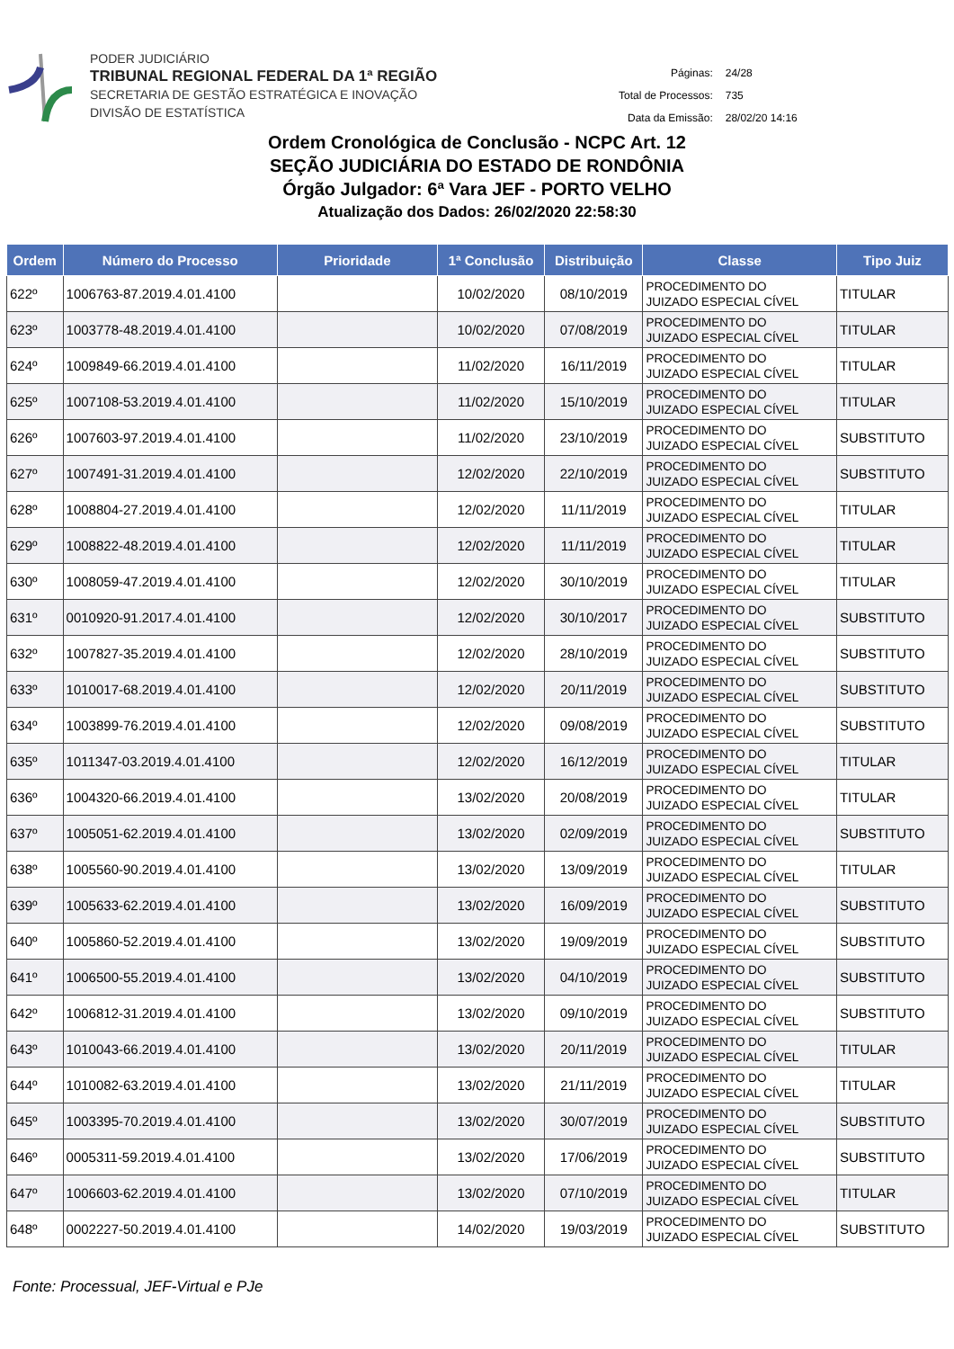PODER JUDICIÁRIO
TRIBUNAL REGIONAL FEDERAL DA 1ª REGIÃO
SECRETARIA DE GESTÃO ESTRATÉGICA E INOVAÇÃO
DIVISÃO DE ESTATÍSTICA
| Páginas: | 24/28 |
| Total de Processos: | 735 |
| Data da Emissão: | 28/02/20 14:16 |
Ordem Cronológica de Conclusão - NCPC Art. 12
SEÇÃO JUDICIÁRIA DO ESTADO DE RONDÔNIA
Órgão Julgador: 6ª Vara JEF - PORTO VELHO
Atualização dos Dados: 26/02/2020 22:58:30
| Ordem | Número do Processo | Prioridade | 1ª Conclusão | Distribuição | Classe | Tipo Juiz |
| --- | --- | --- | --- | --- | --- | --- |
| 622º | 1006763-87.2019.4.01.4100 | | 10/02/2020 | 08/10/2019 | PROCEDIMENTO DO JUIZADO ESPECIAL CÍVEL | TITULAR |
| 623º | 1003778-48.2019.4.01.4100 | | 10/02/2020 | 07/08/2019 | PROCEDIMENTO DO JUIZADO ESPECIAL CÍVEL | TITULAR |
| 624º | 1009849-66.2019.4.01.4100 | | 11/02/2020 | 16/11/2019 | PROCEDIMENTO DO JUIZADO ESPECIAL CÍVEL | TITULAR |
| 625º | 1007108-53.2019.4.01.4100 | | 11/02/2020 | 15/10/2019 | PROCEDIMENTO DO JUIZADO ESPECIAL CÍVEL | TITULAR |
| 626º | 1007603-97.2019.4.01.4100 | | 11/02/2020 | 23/10/2019 | PROCEDIMENTO DO JUIZADO ESPECIAL CÍVEL | SUBSTITUTO |
| 627º | 1007491-31.2019.4.01.4100 | | 12/02/2020 | 22/10/2019 | PROCEDIMENTO DO JUIZADO ESPECIAL CÍVEL | SUBSTITUTO |
| 628º | 1008804-27.2019.4.01.4100 | | 12/02/2020 | 11/11/2019 | PROCEDIMENTO DO JUIZADO ESPECIAL CÍVEL | TITULAR |
| 629º | 1008822-48.2019.4.01.4100 | | 12/02/2020 | 11/11/2019 | PROCEDIMENTO DO JUIZADO ESPECIAL CÍVEL | TITULAR |
| 630º | 1008059-47.2019.4.01.4100 | | 12/02/2020 | 30/10/2019 | PROCEDIMENTO DO JUIZADO ESPECIAL CÍVEL | TITULAR |
| 631º | 0010920-91.2017.4.01.4100 | | 12/02/2020 | 30/10/2017 | PROCEDIMENTO DO JUIZADO ESPECIAL CÍVEL | SUBSTITUTO |
| 632º | 1007827-35.2019.4.01.4100 | | 12/02/2020 | 28/10/2019 | PROCEDIMENTO DO JUIZADO ESPECIAL CÍVEL | SUBSTITUTO |
| 633º | 1010017-68.2019.4.01.4100 | | 12/02/2020 | 20/11/2019 | PROCEDIMENTO DO JUIZADO ESPECIAL CÍVEL | SUBSTITUTO |
| 634º | 1003899-76.2019.4.01.4100 | | 12/02/2020 | 09/08/2019 | PROCEDIMENTO DO JUIZADO ESPECIAL CÍVEL | SUBSTITUTO |
| 635º | 1011347-03.2019.4.01.4100 | | 12/02/2020 | 16/12/2019 | PROCEDIMENTO DO JUIZADO ESPECIAL CÍVEL | TITULAR |
| 636º | 1004320-66.2019.4.01.4100 | | 13/02/2020 | 20/08/2019 | PROCEDIMENTO DO JUIZADO ESPECIAL CÍVEL | TITULAR |
| 637º | 1005051-62.2019.4.01.4100 | | 13/02/2020 | 02/09/2019 | PROCEDIMENTO DO JUIZADO ESPECIAL CÍVEL | SUBSTITUTO |
| 638º | 1005560-90.2019.4.01.4100 | | 13/02/2020 | 13/09/2019 | PROCEDIMENTO DO JUIZADO ESPECIAL CÍVEL | TITULAR |
| 639º | 1005633-62.2019.4.01.4100 | | 13/02/2020 | 16/09/2019 | PROCEDIMENTO DO JUIZADO ESPECIAL CÍVEL | SUBSTITUTO |
| 640º | 1005860-52.2019.4.01.4100 | | 13/02/2020 | 19/09/2019 | PROCEDIMENTO DO JUIZADO ESPECIAL CÍVEL | SUBSTITUTO |
| 641º | 1006500-55.2019.4.01.4100 | | 13/02/2020 | 04/10/2019 | PROCEDIMENTO DO JUIZADO ESPECIAL CÍVEL | SUBSTITUTO |
| 642º | 1006812-31.2019.4.01.4100 | | 13/02/2020 | 09/10/2019 | PROCEDIMENTO DO JUIZADO ESPECIAL CÍVEL | SUBSTITUTO |
| 643º | 1010043-66.2019.4.01.4100 | | 13/02/2020 | 20/11/2019 | PROCEDIMENTO DO JUIZADO ESPECIAL CÍVEL | TITULAR |
| 644º | 1010082-63.2019.4.01.4100 | | 13/02/2020 | 21/11/2019 | PROCEDIMENTO DO JUIZADO ESPECIAL CÍVEL | TITULAR |
| 645º | 1003395-70.2019.4.01.4100 | | 13/02/2020 | 30/07/2019 | PROCEDIMENTO DO JUIZADO ESPECIAL CÍVEL | SUBSTITUTO |
| 646º | 0005311-59.2019.4.01.4100 | | 13/02/2020 | 17/06/2019 | PROCEDIMENTO DO JUIZADO ESPECIAL CÍVEL | SUBSTITUTO |
| 647º | 1006603-62.2019.4.01.4100 | | 13/02/2020 | 07/10/2019 | PROCEDIMENTO DO JUIZADO ESPECIAL CÍVEL | TITULAR |
| 648º | 0002227-50.2019.4.01.4100 | | 14/02/2020 | 19/03/2019 | PROCEDIMENTO DO JUIZADO ESPECIAL CÍVEL | SUBSTITUTO |
Fonte: Processual, JEF-Virtual e PJe